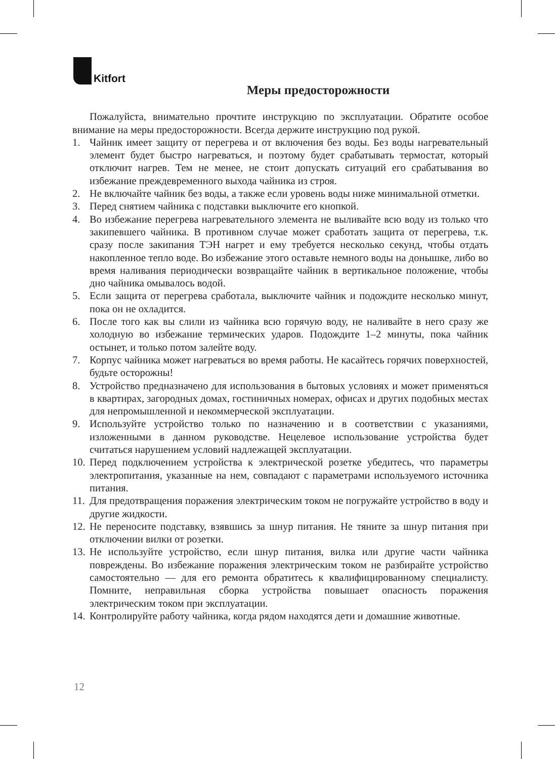Kitfort
Меры предосторожности
Пожалуйста, внимательно прочтите инструкцию по эксплуатации. Обратите особое внимание на меры предосторожности. Всегда держите инструкцию под рукой.
1. Чайник имеет защиту от перегрева и от включения без воды. Без воды нагревательный элемент будет быстро нагреваться, и поэтому будет срабатывать термостат, который отключит нагрев. Тем не менее, не стоит допускать ситуаций его срабатывания во избежание преждевременного выхода чайника из строя.
2. Не включайте чайник без воды, а также если уровень воды ниже минимальной отметки.
3. Перед снятием чайника с подставки выключите его кнопкой.
4. Во избежание перегрева нагревательного элемента не выливайте всю воду из только что закипевшего чайника. В противном случае может сработать защита от перегрева, т.к. сразу после закипания ТЭН нагрет и ему требуется несколько секунд, чтобы отдать накопленное тепло воде. Во избежание этого оставьте немного воды на донышке, либо во время наливания периодически возвращайте чайник в вертикальное положение, чтобы дно чайника омывалось водой.
5. Если защита от перегрева сработала, выключите чайник и подождите несколько минут, пока он не охладится.
6. После того как вы слили из чайника всю горячую воду, не наливайте в него сразу же холодную во избежание термических ударов. Подождите 1–2 минуты, пока чайник остынет, и только потом залейте воду.
7. Корпус чайника может нагреваться во время работы. Не касайтесь горячих поверхностей, будьте осторожны!
8. Устройство предназначено для использования в бытовых условиях и может применяться в квартирах, загородных домах, гостиничных номерах, офисах и других подобных местах для непромышленной и некоммерческой эксплуатации.
9. Используйте устройство только по назначению и в соответствии с указаниями, изложенными в данном руководстве. Нецелевое использование устройства будет считаться нарушением условий надлежащей эксплуатации.
10.
Перед подключением устройства к электрической розетке убедитесь, что параметры электропитания, указанные на нем, совпадают с параметрами используемого источника питания.
11.
Для предотвращения поражения электрическим током не погружайте устройство в воду и другие жидкости.
12.
Не переносите подставку, взявшись за шнур питания. Не тяните за шнур питания при отключении вилки от розетки.
13.
Не используйте устройство, если шнур питания, вилка или другие части чайника повреждены. Во избежание поражения электрическим током не разбирайте устройство самостоятельно — для его ремонта обратитесь к квалифицированному специалисту. Помните, неправильная сборка устройства повышает опасность поражения электрическим током при эксплуатации.
14.
Контролируйте работу чайника, когда рядом находятся дети и домашние животные.
12